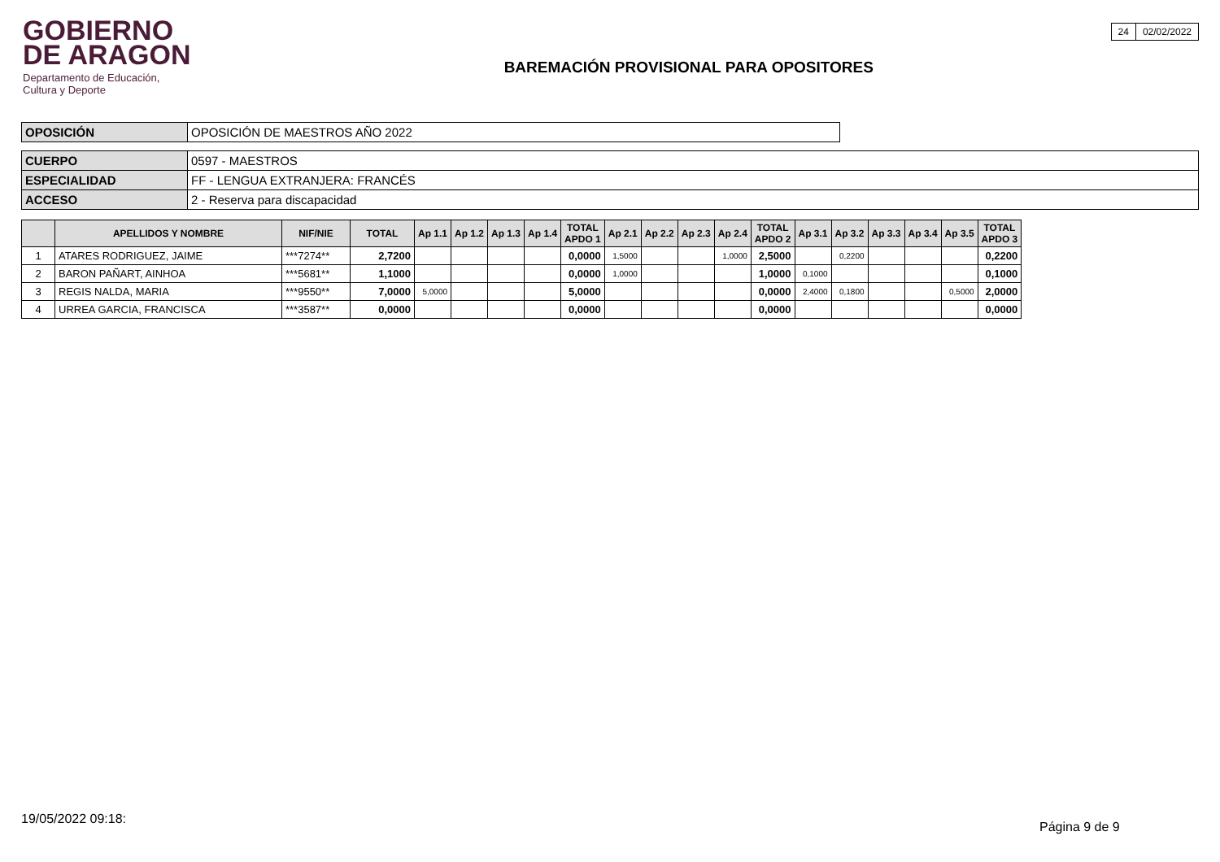GOBIERNO
DE ARAGON
Departamento de Educación,
Cultura y Deporte
BAREMACIÓN PROVISIONAL PARA OPOSITORES
| 24 | 02/02/2022 |
| OPOSICIÓN | OPOSICIÓN DE MAESTROS AÑO 2022 |
| CUERPO | 0597 - MAESTROS |
| ESPECIALIDAD | FF - LENGUA EXTRANJERA: FRANCÉS |
| ACCESO | 2 - Reserva para discapacidad |
| | APELLIDOS Y NOMBRE | NIF/NIE | TOTAL | Ap 1.1 | Ap 1.2 | Ap 1.3 | Ap 1.4 | TOTAL APDO 1 | Ap 2.1 | Ap 2.2 | Ap 2.3 | Ap 2.4 | TOTAL APDO 2 | Ap 3.1 | Ap 3.2 | Ap 3.3 | Ap 3.4 | Ap 3.5 | TOTAL APDO 3 |
| --- | --- | --- | --- | --- | --- | --- | --- | --- | --- | --- | --- | --- | --- | --- | --- | --- | --- | --- | --- |
| 1 | ATARES RODRIGUEZ, JAIME | ***7274** | 2,7200 | | | | | 0,0000 | 1,5000 | | | 1,0000 | 2,5000 | | 0,2200 | | | | 0,2200 |
| 2 | BARON PAÑART, AINHOA | ***5681** | 1,1000 | | | | | 0,0000 | 1,0000 | | | | 1,0000 | 0,1000 | | | | | 0,1000 |
| 3 | REGIS NALDA, MARIA | ***9550** | 7,0000 | 5,0000 | | | | 5,0000 | | | | | 0,0000 | 2,4000 | 0,1800 | | | 0,5000 | 2,0000 |
| 4 | URREA GARCIA, FRANCISCA | ***3587** | 0,0000 | | | | | 0,0000 | | | | | 0,0000 | | | | | | 0,0000 |
19/05/2022 09:18:
Página 9 de 9